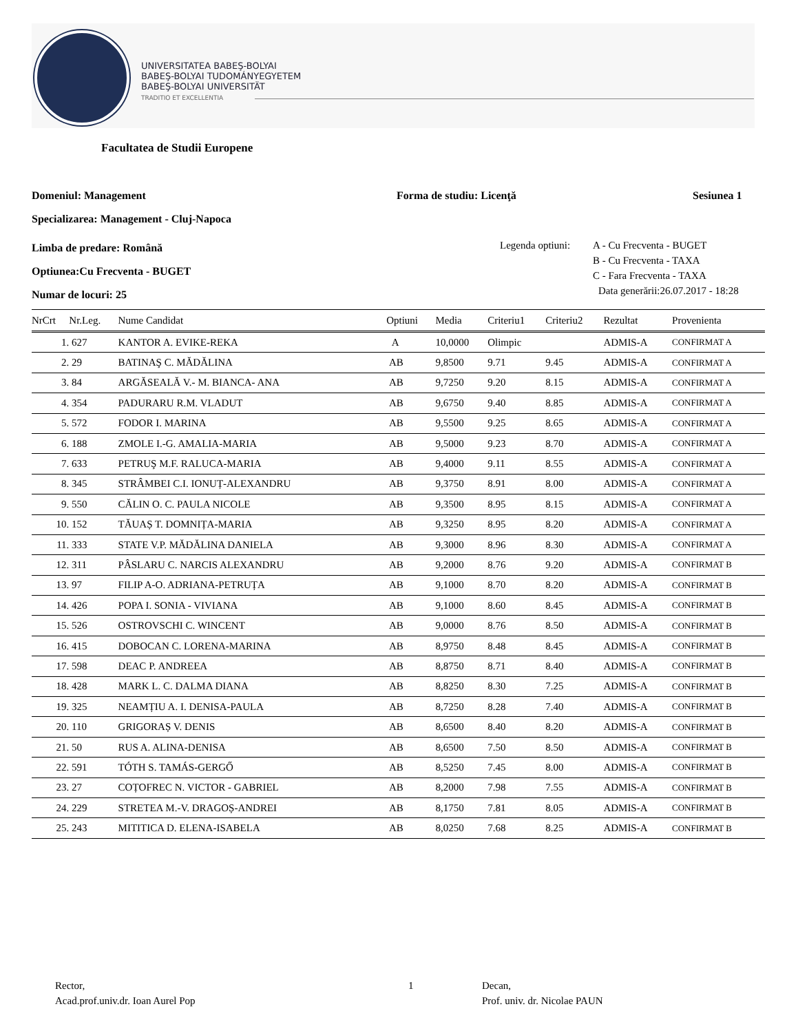UNIVERSITATEA BABEŞ-BOLYAI
BABEŞ-BOLYAI TUDOMÁNYEGYETEM
BABEŞ-BOLYAI UNIVERSITÄT
TRADITIO ET EXCELLENTIA
Facultatea de Studii Europene
Domeniul: Management Forma de studiu: Licenţă Sesiunea 1
Specializarea: Management - Cluj-Napoca
Limba de predare: Română
Optiunea:Cu Frecventa - BUGET
Numar de locuri: 25
Legenda optiuni: A - Cu Frecventa - BUGET
B - Cu Frecventa - TAXA
C - Fara Frecventa - TAXA
Data generării:26.07.2017 - 18:28
| NrCrt | Nr.Leg. | Nume Candidat | Optiuni | Media | Criteriu1 | Criteriu2 | Rezultat | Provenienta |
| --- | --- | --- | --- | --- | --- | --- | --- | --- |
| 1. | 627 | KANTOR A. EVIKE-REKA | A | 10,0000 | Olimpic | | ADMIS-A | CONFIRMAT A |
| 2. | 29 | BATINAŞ C. MĂDĂLINA | AB | 9,8500 | 9.71 | 9.45 | ADMIS-A | CONFIRMAT A |
| 3. | 84 | ARGĂSEALĂ V.- M. BIANCA- ANA | AB | 9,7250 | 9.20 | 8.15 | ADMIS-A | CONFIRMAT A |
| 4. | 354 | PADURARU R.M. VLADUT | AB | 9,6750 | 9.40 | 8.85 | ADMIS-A | CONFIRMAT A |
| 5. | 572 | FODOR I. MARINA | AB | 9,5500 | 9.25 | 8.65 | ADMIS-A | CONFIRMAT A |
| 6. | 188 | ZMOLE I.-G. AMALIA-MARIA | AB | 9,5000 | 9.23 | 8.70 | ADMIS-A | CONFIRMAT A |
| 7. | 633 | PETRUŞ M.F. RALUCA-MARIA | AB | 9,4000 | 9.11 | 8.55 | ADMIS-A | CONFIRMAT A |
| 8. | 345 | STRÂMBEI C.I. IONUȚ-ALEXANDRU | AB | 9,3750 | 8.91 | 8.00 | ADMIS-A | CONFIRMAT A |
| 9. | 550 | CĂLIN O. C. PAULA NICOLE | AB | 9,3500 | 8.95 | 8.15 | ADMIS-A | CONFIRMAT A |
| 10. | 152 | TĂUAȘ T. DOMNIȚA-MARIA | AB | 9,3250 | 8.95 | 8.20 | ADMIS-A | CONFIRMAT A |
| 11. | 333 | STATE V.P. MĂDĂLINA DANIELA | AB | 9,3000 | 8.96 | 8.30 | ADMIS-A | CONFIRMAT A |
| 12. | 311 | PÂSLARU C. NARCIS ALEXANDRU | AB | 9,2000 | 8.76 | 9.20 | ADMIS-A | CONFIRMAT B |
| 13. | 97 | FILIP A-O. ADRIANA-PETRUȚA | AB | 9,1000 | 8.70 | 8.20 | ADMIS-A | CONFIRMAT B |
| 14. | 426 | POPA I. SONIA - VIVIANA | AB | 9,1000 | 8.60 | 8.45 | ADMIS-A | CONFIRMAT B |
| 15. | 526 | OSTROVSCHI C. WINCENT | AB | 9,0000 | 8.76 | 8.50 | ADMIS-A | CONFIRMAT B |
| 16. | 415 | DOBOCAN C. LORENA-MARINA | AB | 8,9750 | 8.48 | 8.45 | ADMIS-A | CONFIRMAT B |
| 17. | 598 | DEAC P. ANDREEA | AB | 8,8750 | 8.71 | 8.40 | ADMIS-A | CONFIRMAT B |
| 18. | 428 | MARK L. C. DALMA DIANA | AB | 8,8250 | 8.30 | 7.25 | ADMIS-A | CONFIRMAT B |
| 19. | 325 | NEAMȚIU A. I. DENISA-PAULA | AB | 8,7250 | 8.28 | 7.40 | ADMIS-A | CONFIRMAT B |
| 20. | 110 | GRIGORAȘ V. DENIS | AB | 8,6500 | 8.40 | 8.20 | ADMIS-A | CONFIRMAT B |
| 21. | 50 | RUS A. ALINA-DENISA | AB | 8,6500 | 7.50 | 8.50 | ADMIS-A | CONFIRMAT B |
| 22. | 591 | TÓTH S. TAMÁS-GERGŐ | AB | 8,5250 | 7.45 | 8.00 | ADMIS-A | CONFIRMAT B |
| 23. | 27 | COȚOFREC N. VICTOR - GABRIEL | AB | 8,2000 | 7.98 | 7.55 | ADMIS-A | CONFIRMAT B |
| 24. | 229 | STRETEA M.-V. DRAGOȘ-ANDREI | AB | 8,1750 | 7.81 | 8.05 | ADMIS-A | CONFIRMAT B |
| 25. | 243 | MITITICA D. ELENA-ISABELA | AB | 8,0250 | 7.68 | 8.25 | ADMIS-A | CONFIRMAT B |
Rector,
Acad.prof.univ.dr. Ioan Aurel Pop
1
Decan,
Prof. univ. dr. Nicolae PAUN